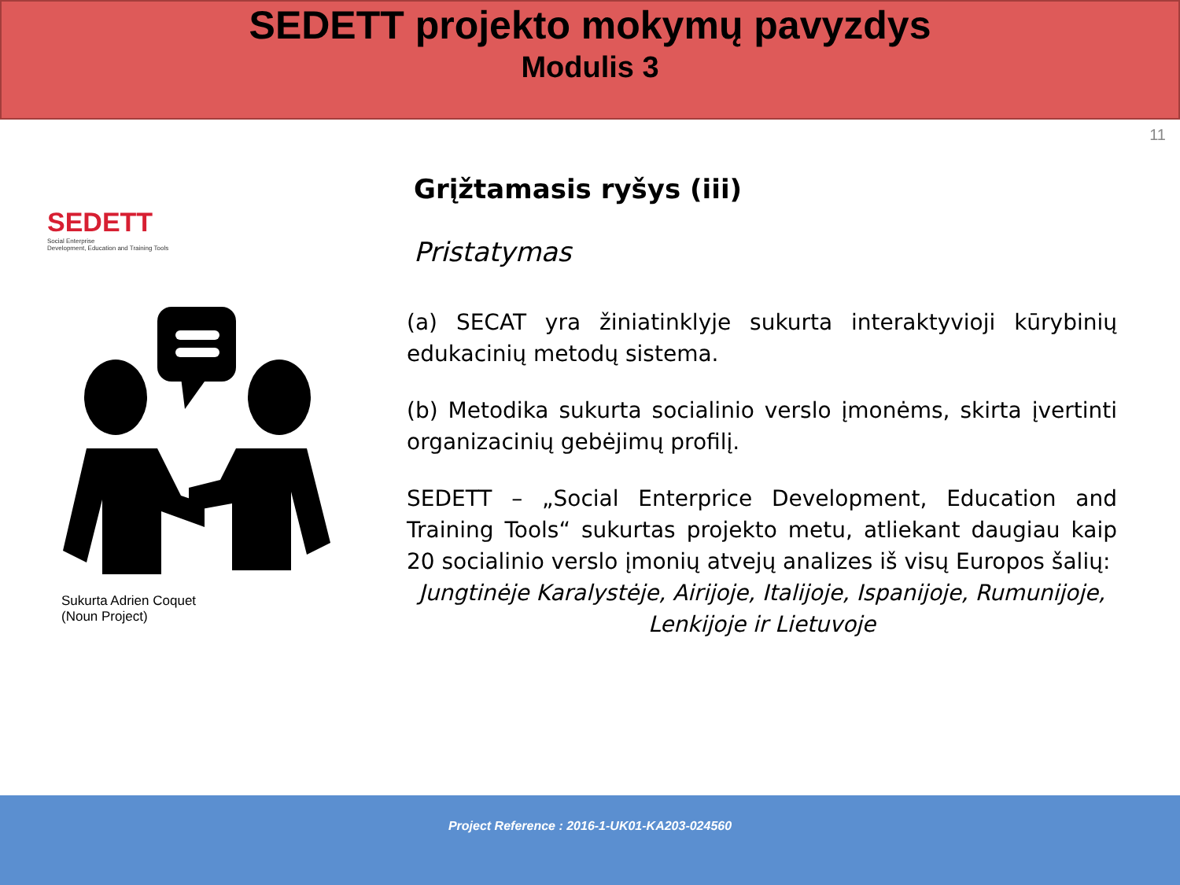SEDETT projekto mokymų pavyzdys
Modulis 3
11
SEDETT
Social Enterprise
Development, Education and Training Tools
Sukurta Adrien Coquet
(Noun Project)
Grįžtamasis ryšys (iii)
Pristatymas
(a) SECAT yra žiniatinklyje sukurta interaktyvioji kūrybinių edukacinių metodų sistema.
(b) Metodika sukurta socialinio verslo įmonėms, skirta įvertinti organizacinių gebėjimų profilį.
SEDETT – „Social Enterprice Development, Education and Training Tools“ sukurtas projekto metu, atliekant daugiau kaip 20 socialinio verslo įmonių atvejų analizes iš visų Europos šalių:
Jungtinėje Karalystėje, Airijoje, Italijoje, Ispanijoje, Rumunijoje, Lenkijoje ir Lietuvoje
Project Reference : 2016-1-UK01-KA203-024560